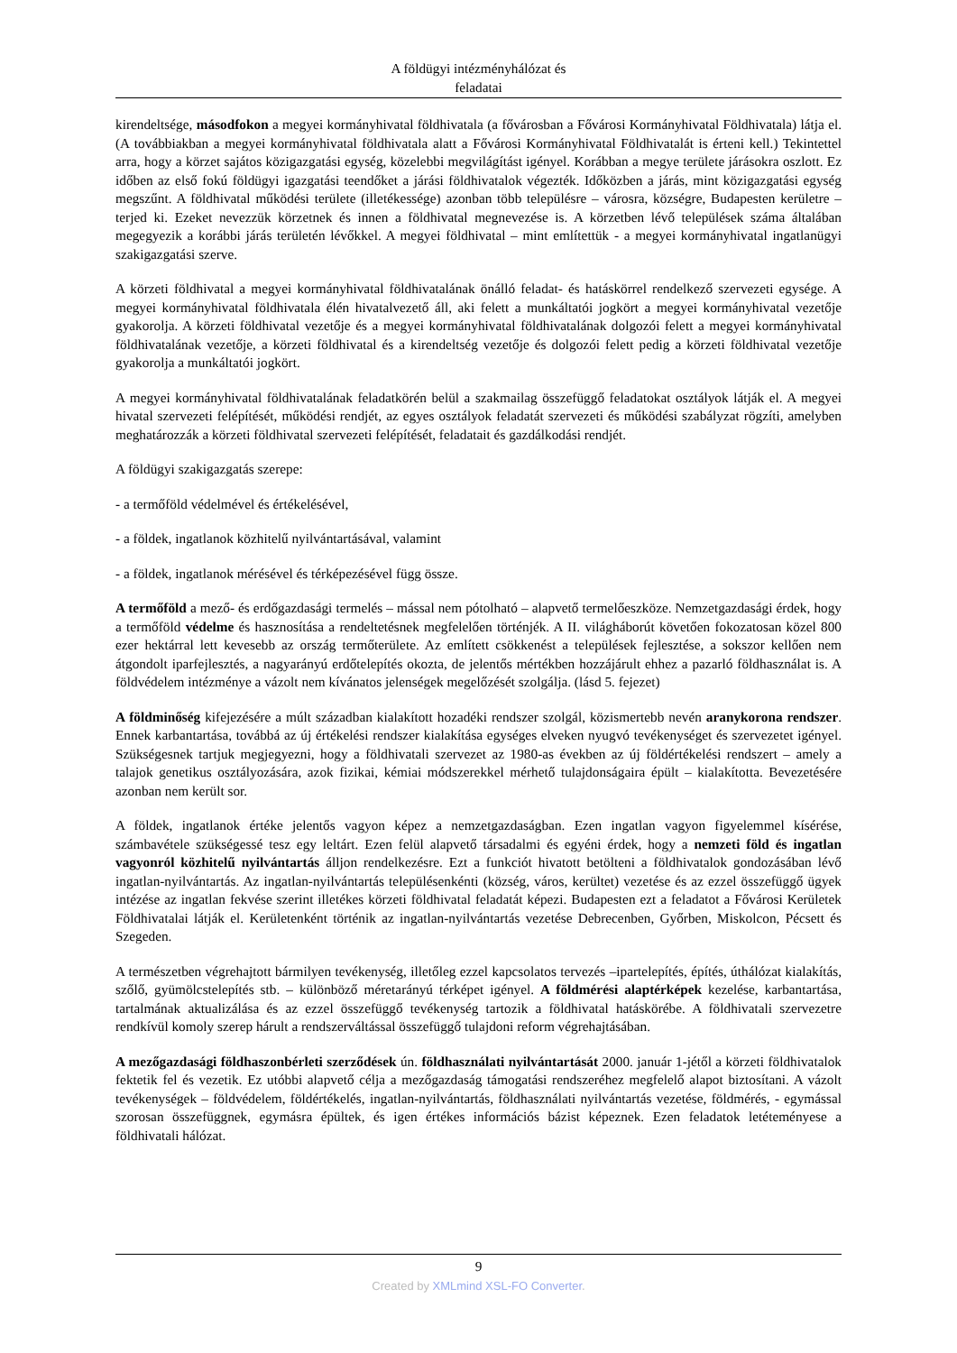A földügyi intézményhálózat és
feladatai
kirendeltsége, másodfokon a megyei kormányhivatal földhivatala (a fővárosban a Fővárosi Kormányhivatal Földhivatala) látja el. (A továbbiakban a megyei kormányhivatal földhivatala alatt a Fővárosi Kormányhivatal Földhivatalát is érteni kell.) Tekintettel arra, hogy a körzet sajátos közigazgatási egység, közelebbi megvilágítást igényel. Korábban a megye területe járásokra oszlott. Ez időben az első fokú földügyi igazgatási teendőket a járási földhivatalok végezték. Időközben a járás, mint közigazgatási egység megszűnt. A földhivatal működési területe (illetékessége) azonban több településre – városra, községre, Budapesten kerületre – terjed ki. Ezeket nevezzük körzetnek és innen a földhivatal megnevezése is. A körzetben lévő települések száma általában megegyezik a korábbi járás területén lévőkkel. A megyei földhivatal – mint említettük - a megyei kormányhivatal ingatlanügyi szakigazgatási szerve.
A körzeti földhivatal a megyei kormányhivatal földhivatalának önálló feladat- és hatáskörrel rendelkező szervezeti egysége. A megyei kormányhivatal földhivatala élén hivatalvezető áll, aki felett a munkáltatói jogkört a megyei kormányhivatal vezetője gyakorolja. A körzeti földhivatal vezetője és a megyei kormányhivatal földhivatalának dolgozói felett a megyei kormányhivatal földhivatalának vezetője, a körzeti földhivatal és a kirendeltség vezetője és dolgozói felett pedig a körzeti földhivatal vezetője gyakorolja a munkáltatói jogkört.
A megyei kormányhivatal földhivatalának feladatkörén belül a szakmailag összefüggő feladatokat osztályok látják el. A megyei hivatal szervezeti felépítését, működési rendjét, az egyes osztályok feladatát szervezeti és működési szabályzat rögzíti, amelyben meghatározzák a körzeti földhivatal szervezeti felépítését, feladatait és gazdálkodási rendjét.
A földügyi szakigazgatás szerepe:
- a termőföld védelmével és értékelésével,
- a földek, ingatlanok közhitelű nyilvántartásával, valamint
- a földek, ingatlanok mérésével és térképezésével függ össze.
A termőföld a mező- és erdőgazdasági termelés – mással nem pótolható – alapvető termelőeszköze. Nemzetgazdasági érdek, hogy a termőföld védelme és hasznosítása a rendeltetésnek megfelelően történjék. A II. világháborút követően fokozatosan közel 800 ezer hektárral lett kevesebb az ország termőterülete. Az említett csökkenést a települések fejlesztése, a sokszor kellően nem átgondolt iparfejlesztés, a nagyarányú erdőtelepítés okozta, de jelentős mértékben hozzájárult ehhez a pazarló földhasználat is. A földvédelem intézménye a vázolt nem kívánatos jelenségek megelőzését szolgálja. (lásd 5. fejezet)
A földminőség kifejezésére a múlt században kialakított hozadéki rendszer szolgál, közismertebb nevén aranykorona rendszer. Ennek karbantartása, továbbá az új értékelési rendszer kialakítása egységes elveken nyugvó tevékenységet és szervezetet igényel. Szükségesnek tartjuk megjegyezni, hogy a földhivatali szervezet az 1980-as években az új földértékelési rendszert – amely a talajok genetikus osztályozására, azok fizikai, kémiai módszerekkel mérhető tulajdonságaira épült – kialakította. Bevezetésére azonban nem került sor.
A földek, ingatlanok értéke jelentős vagyon képez a nemzetgazdaságban. Ezen ingatlan vagyon figyelemmel kísérése, számbavétele szükségessé tesz egy leltárt. Ezen felül alapvető társadalmi és egyéni érdek, hogy a nemzeti föld és ingatlan vagyonról közhitelű nyilvántartás álljon rendelkezésre. Ezt a funkciót hivatott betölteni a földhivatalok gondozásában lévő ingatlan-nyilvántartás. Az ingatlan-nyilvántartás településenkénti (község, város, kerültet) vezetése és az ezzel összefüggő ügyek intézése az ingatlan fekvése szerint illetékes körzeti földhivatal feladatát képezi. Budapesten ezt a feladatot a Fővárosi Kerületek Földhivatalai látják el. Kerületenként történik az ingatlan-nyilvántartás vezetése Debrecenben, Győrben, Miskolcon, Pécsett és Szegeden.
A természetben végrehajtott bármilyen tevékenység, illetőleg ezzel kapcsolatos tervezés –ipartelepítés, építés, úthálózat kialakítás, szőlő, gyümölcstelepítés stb. – különböző méretarányú térképet igényel. A földmérési alaptérképek kezelése, karbantartása, tartalmának aktualizálása és az ezzel összefüggő tevékenység tartozik a földhivatal hatáskörébe. A földhivatali szervezetre rendkívül komoly szerep hárult a rendszerváltással összefüggő tulajdoni reform végrehajtásában.
A mezőgazdasági földhaszonbérleti szerződések ún. földhasználati nyilvántartását 2000. január 1-jétől a körzeti földhivatalok fektetik fel és vezetik. Ez utóbbi alapvető célja a mezőgazdaság támogatási rendszeréhez megfelelő alapot biztosítani. A vázolt tevékenységek – földvédelem, földértékelés, ingatlan-nyilvántartás, földhasználati nyilvántartás vezetése, földmérés, - egymással szorosan összefüggnek, egymásra épültek, és igen értékes információs bázist képeznek. Ezen feladatok letéteményese a földhivatali hálózat.
9
Created by XMLmind XSL-FO Converter.